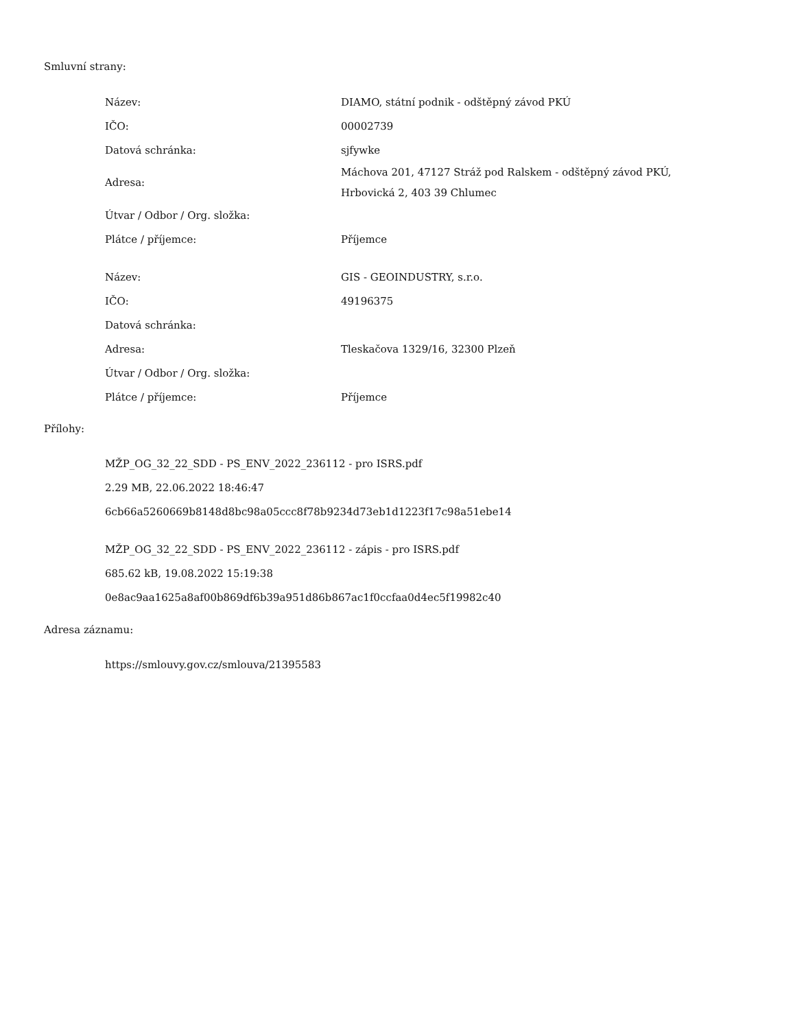Smluvní strany:
| Název: | DIAMO, státní podnik - odštěpný závod PKÚ |
| IČO: | 00002739 |
| Datová schránka: | sjfywke |
| Adresa: | Máchova 201, 47127 Stráž pod Ralskem - odštěpný závod PKÚ, Hrbovická 2, 403 39 Chlumec |
| Útvar / Odbor / Org. složka: | |
| Plátce / příjemce: | Příjemce |
| Název: | GIS - GEOINDUSTRY, s.r.o. |
| IČO: | 49196375 |
| Datová schránka: | |
| Adresa: | Tleskačova 1329/16, 32300 Plzeň |
| Útvar / Odbor / Org. složka: | |
| Plátce / příjemce: | Příjemce |
Přílohy:
MŽP_OG_32_22_SDD - PS_ENV_2022_236112 - pro ISRS.pdf
2.29 MB, 22.06.2022 18:46:47
6cb66a5260669b8148d8bc98a05ccc8f78b9234d73eb1d1223f17c98a51ebe14
MŽP_OG_32_22_SDD - PS_ENV_2022_236112 - zápis - pro ISRS.pdf
685.62 kB, 19.08.2022 15:19:38
0e8ac9aa1625a8af00b869df6b39a951d86b867ac1f0ccfaa0d4ec5f19982c40
Adresa záznamu:
https://smlouvy.gov.cz/smlouva/21395583